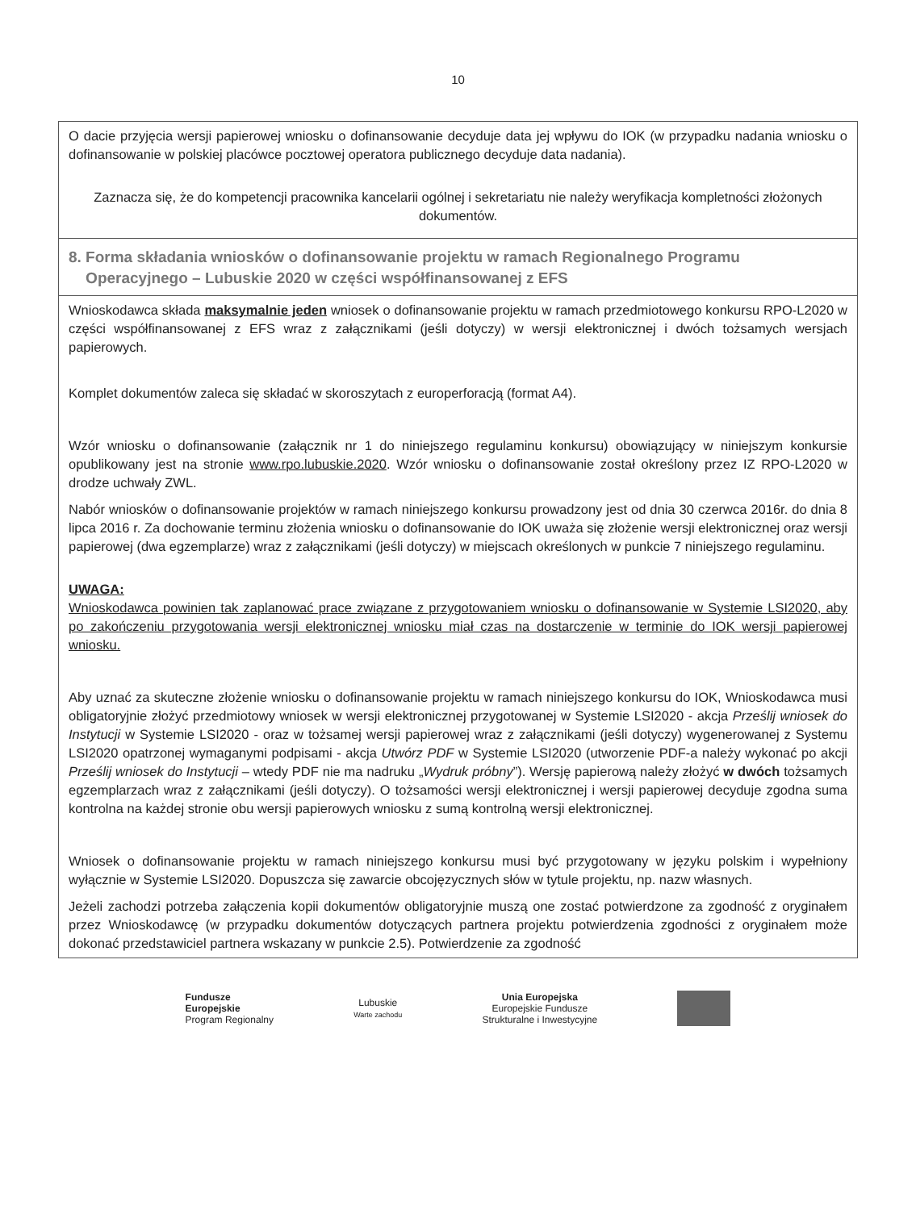10
O dacie przyjęcia wersji papierowej wniosku o dofinansowanie decyduje data jej wpływu do IOK (w przypadku nadania wniosku o dofinansowanie w polskiej placówce pocztowej operatora publicznego decyduje data nadania).
Zaznacza się, że do kompetencji pracownika kancelarii ogólnej i sekretariatu nie należy weryfikacja kompletności złożonych dokumentów.
8. Forma składania wniosków o dofinansowanie projektu w ramach Regionalnego Programu
Operacyjnego – Lubuskie 2020 w części współfinansowanej z EFS
Wnioskodawca składa maksymalnie jeden wniosek o dofinansowanie projektu w ramach przedmiotowego konkursu RPO-L2020 w części współfinansowanej z EFS wraz z załącznikami (jeśli dotyczy) w wersji elektronicznej i dwóch tożsamych wersjach papierowych.
Komplet dokumentów zaleca się składać w skoroszytach z europerforacją (format A4).
Wzór wniosku o dofinansowanie (załącznik nr 1 do niniejszego regulaminu konkursu) obowiązujący w niniejszym konkursie opublikowany jest na stronie www.rpo.lubuskie.2020. Wzór wniosku o dofinansowanie został określony przez IZ RPO-L2020 w drodze uchwały ZWL.
Nabór wniosków o dofinansowanie projektów w ramach niniejszego konkursu prowadzony jest od dnia 30 czerwca 2016r. do dnia 8 lipca 2016 r. Za dochowanie terminu złożenia wniosku o dofinansowanie do IOK uważa się złożenie wersji elektronicznej oraz wersji papierowej (dwa egzemplarze) wraz z załącznikami (jeśli dotyczy) w miejscach określonych w punkcie 7 niniejszego regulaminu.
UWAGA:
Wnioskodawca powinien tak zaplanować prace związane z przygotowaniem wniosku o dofinansowanie w Systemie LSI2020, aby po zakończeniu przygotowania wersji elektronicznej wniosku miał czas na dostarczenie w terminie do IOK wersji papierowej wniosku.
Aby uznać za skuteczne złożenie wniosku o dofinansowanie projektu w ramach niniejszego konkursu do IOK, Wnioskodawca musi obligatoryjnie złożyć przedmiotowy wniosek w wersji elektronicznej przygotowanej w Systemie LSI2020 - akcja Prześlij wniosek do Instytucji w Systemie LSI2020 - oraz w tożsamej wersji papierowej wraz z załącznikami (jeśli dotyczy) wygenerowanej z Systemu LSI2020 opatrzonej wymaganymi podpisami - akcja Utwórz PDF w Systemie LSI2020 (utworzenie PDF-a należy wykonać po akcji Prześlij wniosek do Instytucji – wtedy PDF nie ma nadruku „Wydruk próbny”). Wersję papierową należy złożyć w dwóch tożsamych egzemplarzach wraz z załącznikami (jeśli dotyczy). O tożsamości wersji elektronicznej i wersji papierowej decyduje zgodna suma kontrolna na każdej stronie obu wersji papierowych wniosku z sumą kontrolną wersji elektronicznej.
Wniosek o dofinansowanie projektu w ramach niniejszego konkursu musi być przygotowany w języku polskim i wypełniony wyłącznie w Systemie LSI2020. Dopuszcza się zawarcie obcojęzycznych słów w tytule projektu, np. nazw własnych.
Jeżeli zachodzi potrzeba załączenia kopii dokumentów obligatoryjnie muszą one zostać potwierdzone za zgodność z oryginałem przez Wnioskodawcę (w przypadku dokumentów dotyczących partnera projektu potwierdzenia zgodności z oryginałem może dokonać przedstawiciel partnera wskazany w punkcie 2.5). Potwierdzenie za zgodność
Fundusze
Europejskie
Program Regionalny
Lubuskie
Warte zachodu
Unia Europejska
Europejskie Fundusze
Strukturalne i Inwestycyjne